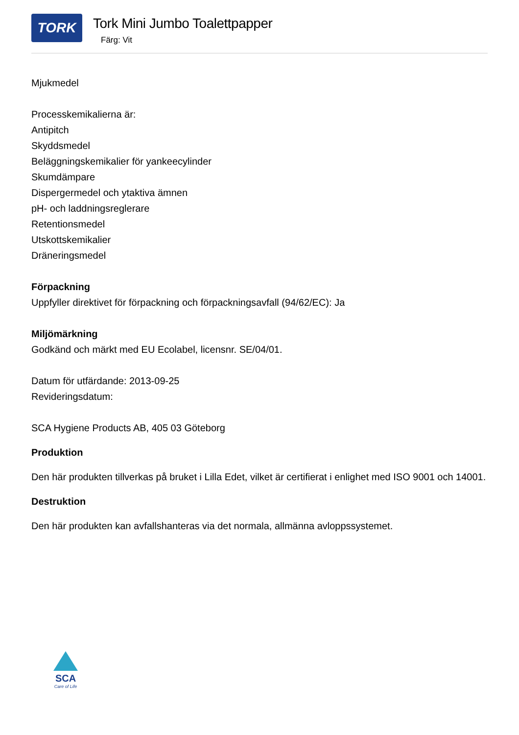TORK
Tork Mini Jumbo Toalettpapper
Färg: Vit
Mjukmedel
Processkemikalierna är:
Antipitch
Skyddsmedel
Beläggningskemikalier för yankeecylinder
Skumdämpare
Dispergermedel och ytaktiva ämnen
pH- och laddningsreglerare
Retentionsmedel
Utskottskemikalier
Dräneringsmedel
Förpackning
Uppfyller direktivet för förpackning och förpackningsavfall (94/62/EC): Ja
Miljömärkning
Godkänd och märkt med EU Ecolabel, licensnr. SE/04/01.
Datum för utfärdande: 2013-09-25
Revideringsdatum:
SCA Hygiene Products AB, 405 03 Göteborg
Produktion
Den här produkten tillverkas på bruket i Lilla Edet, vilket är certifierat i enlighet med ISO 9001 och 14001.
Destruktion
Den här produkten kan avfallshanteras via det normala, allmänna avloppssystemet.
SCA
Care of Life